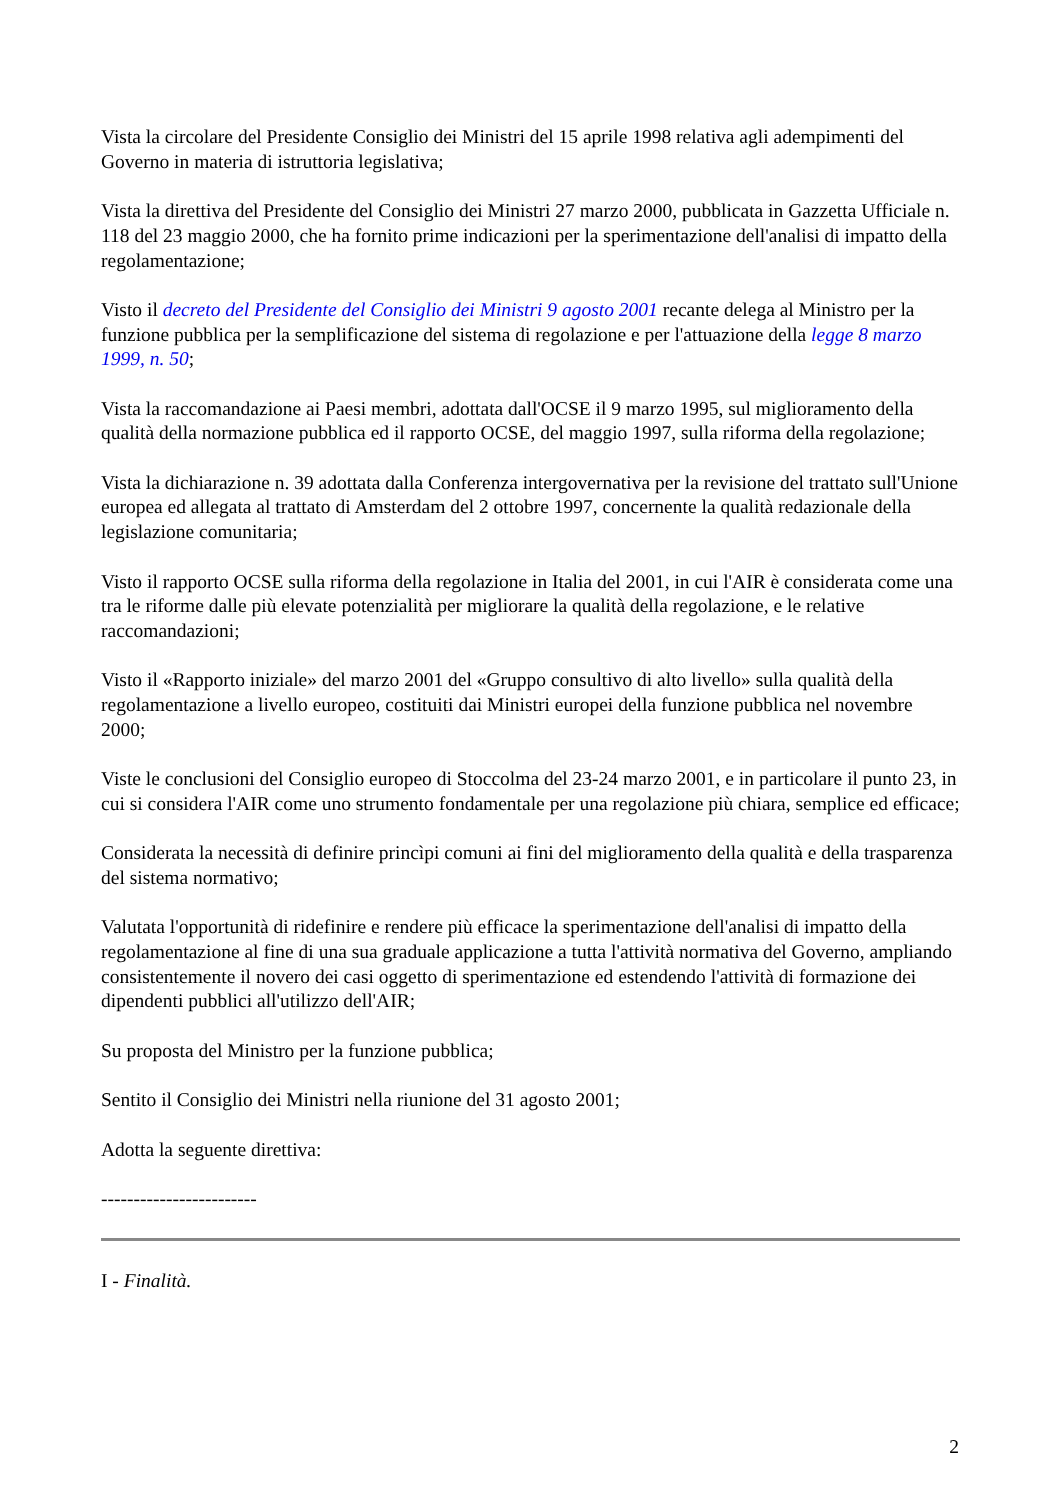Vista la circolare del Presidente Consiglio dei Ministri del 15 aprile 1998 relativa agli adempimenti del Governo in materia di istruttoria legislativa;
Vista la direttiva del Presidente del Consiglio dei Ministri 27 marzo 2000, pubblicata in Gazzetta Ufficiale n. 118 del 23 maggio 2000, che ha fornito prime indicazioni per la sperimentazione dell'analisi di impatto della regolamentazione;
Visto il decreto del Presidente del Consiglio dei Ministri 9 agosto 2001 recante delega al Ministro per la funzione pubblica per la semplificazione del sistema di regolazione e per l'attuazione della legge 8 marzo 1999, n. 50;
Vista la raccomandazione ai Paesi membri, adottata dall'OCSE il 9 marzo 1995, sul miglioramento della qualità della normazione pubblica ed il rapporto OCSE, del maggio 1997, sulla riforma della regolazione;
Vista la dichiarazione n. 39 adottata dalla Conferenza intergovernativa per la revisione del trattato sull'Unione europea ed allegata al trattato di Amsterdam del 2 ottobre 1997, concernente la qualità redazionale della legislazione comunitaria;
Visto il rapporto OCSE sulla riforma della regolazione in Italia del 2001, in cui l'AIR è considerata come una tra le riforme dalle più elevate potenzialità per migliorare la qualità della regolazione, e le relative raccomandazioni;
Visto il «Rapporto iniziale» del marzo 2001 del «Gruppo consultivo di alto livello» sulla qualità della regolamentazione a livello europeo, costituiti dai Ministri europei della funzione pubblica nel novembre 2000;
Viste le conclusioni del Consiglio europeo di Stoccolma del 23-24 marzo 2001, e in particolare il punto 23, in cui si considera l'AIR come uno strumento fondamentale per una regolazione più chiara, semplice ed efficace;
Considerata la necessità di definire princìpi comuni ai fini del miglioramento della qualità e della trasparenza del sistema normativo;
Valutata l'opportunità di ridefinire e rendere più efficace la sperimentazione dell'analisi di impatto della regolamentazione al fine di una sua graduale applicazione a tutta l'attività normativa del Governo, ampliando consistentemente il novero dei casi oggetto di sperimentazione ed estendendo l'attività di formazione dei dipendenti pubblici all'utilizzo dell'AIR;
Su proposta del Ministro per la funzione pubblica;
Sentito il Consiglio dei Ministri nella riunione del 31 agosto 2001;
Adotta la seguente direttiva:
------------------------
I - Finalità.
2